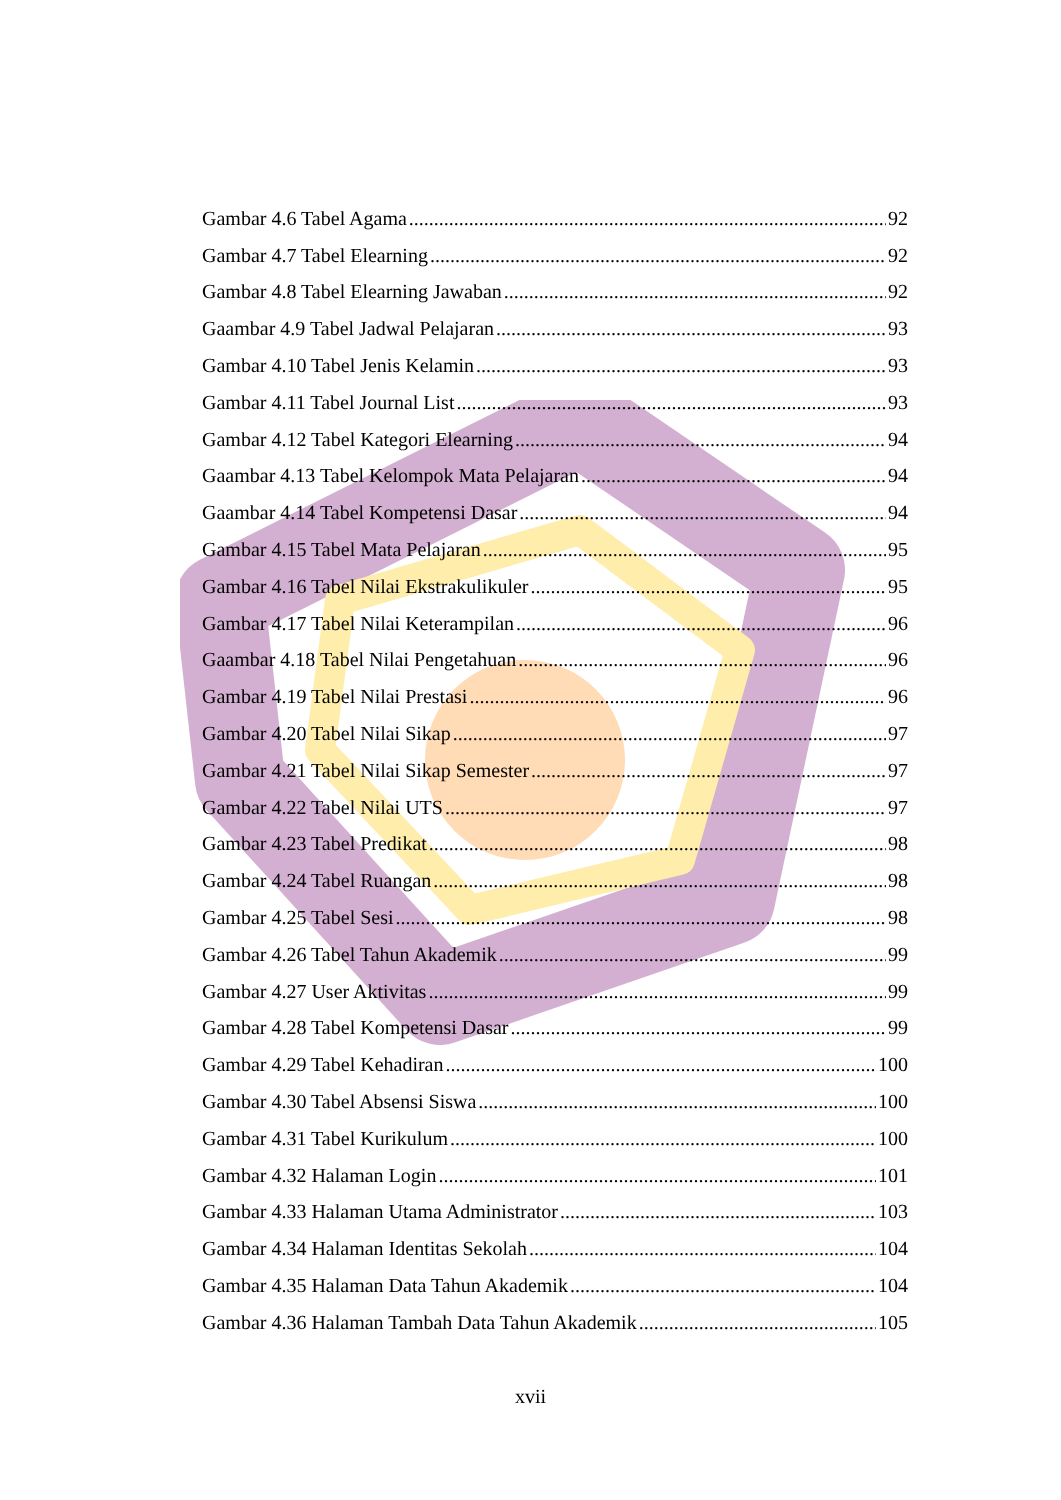Gambar 4.6 Tabel Agama 92
Gambar 4.7 Tabel Elearning 92
Gambar 4.8 Tabel Elearning Jawaban 92
Gaambar 4.9 Tabel Jadwal Pelajaran 93
Gambar 4.10 Tabel Jenis Kelamin 93
Gambar 4.11 Tabel Journal List 93
Gambar 4.12 Tabel Kategori Elearning 94
Gaambar 4.13 Tabel Kelompok Mata Pelajaran 94
Gaambar 4.14 Tabel Kompetensi Dasar 94
Gambar 4.15 Tabel Mata Pelajaran 95
Gambar 4.16 Tabel Nilai Ekstrakulikuler 95
Gambar 4.17 Tabel Nilai Keterampilan 96
Gaambar 4.18 Tabel Nilai Pengetahuan 96
Gambar 4.19 Tabel Nilai Prestasi 96
Gambar 4.20 Tabel Nilai Sikap 97
Gambar 4.21 Tabel Nilai Sikap Semester 97
Gambar 4.22 Tabel Nilai UTS 97
Gambar 4.23 Tabel Predikat 98
Gambar 4.24 Tabel Ruangan 98
Gambar 4.25 Tabel Sesi 98
Gambar 4.26 Tabel Tahun Akademik 99
Gambar 4.27 User Aktivitas 99
Gambar 4.28 Tabel Kompetensi Dasar 99
Gambar 4.29 Tabel Kehadiran 100
Gambar 4.30 Tabel Absensi Siswa 100
Gambar 4.31 Tabel Kurikulum 100
Gambar 4.32 Halaman Login 101
Gambar 4.33 Halaman Utama Administrator 103
Gambar 4.34 Halaman Identitas Sekolah 104
Gambar 4.35 Halaman Data Tahun Akademik 104
Gambar 4.36 Halaman Tambah Data Tahun Akademik 105
xvii